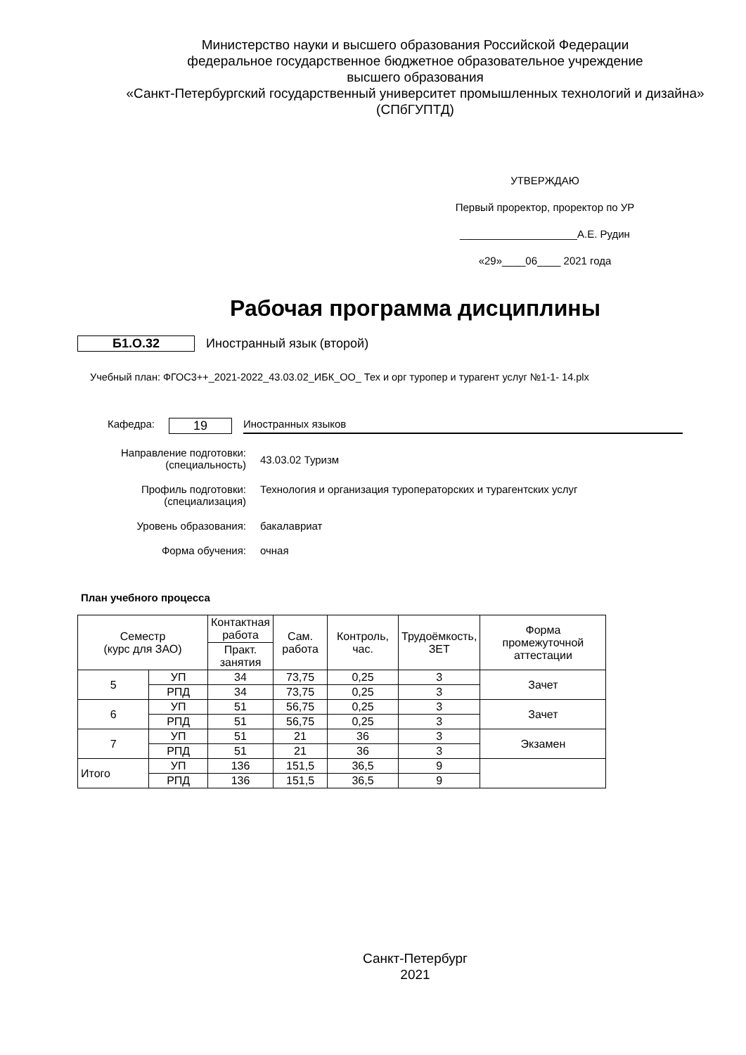Министерство науки и высшего образования Российской Федерации
федеральное государственное бюджетное образовательное учреждение
высшего образования
«Санкт-Петербургский государственный университет промышленных технологий и дизайна»
(СПбГУПТД)
УТВЕРЖДАЮ
Первый проректор, проректор по УР
____________________А.Е. Рудин
«29»____06____ 2021 года
Рабочая программа дисциплины
Б1.О.32 Иностранный язык (второй)
Учебный план: ФГОС3++_2021-2022_43.03.02_ИБК_ОО_ Тех и орг туропер и турагент услуг №1-1- 14.plx
Кафедра:
19
Иностранных языков
Направление подготовки:
(специальность)
43.03.02 Туризм
Профиль подготовки:
(специализация)
Технология и организация туроператорских и турагентских услуг
Уровень образования: бакалавриат
Форма обучения: очная
План учебного процесса
| Семестр (курс для ЗАО) | | Контактная работа | Сам. работа | Контроль, час. | Трудоёмкость, ЗЕТ | Форма промежуточной аттестации |
| --- | --- | --- | --- | --- | --- | --- |
| | | Практ. занятия | | | | |
| 5 | УП | 34 | 73,75 | 0,25 | 3 | Зачет |
| | РПД | 34 | 73,75 | 0,25 | 3 | |
| 6 | УП | 51 | 56,75 | 0,25 | 3 | Зачет |
| | РПД | 51 | 56,75 | 0,25 | 3 | |
| 7 | УП | 51 | 21 | 36 | 3 | Экзамен |
| | РПД | 51 | 21 | 36 | 3 | |
| Итого | УП | 136 | 151,5 | 36,5 | 9 | |
| | РПД | 136 | 151,5 | 36,5 | 9 | |
Санкт-Петербург
2021